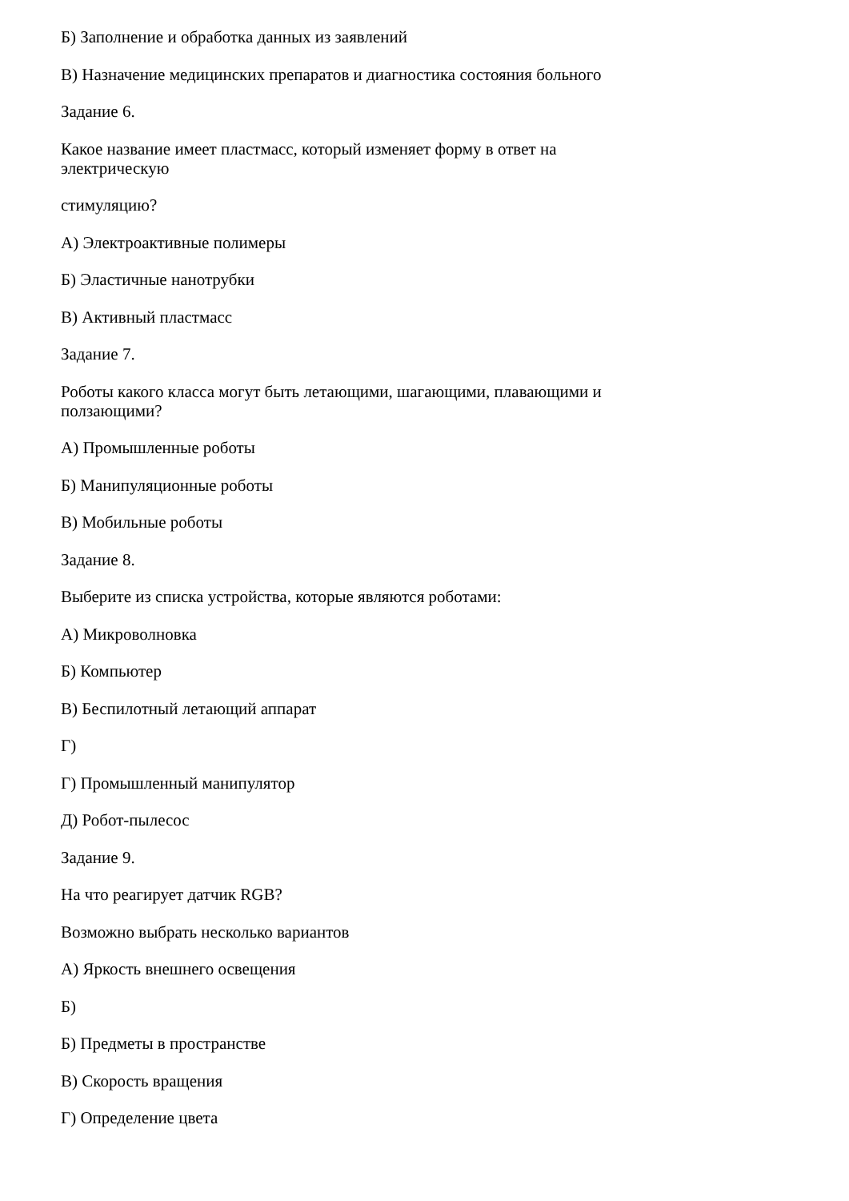Б) Заполнение и обработка данных из заявлений
В) Назначение медицинских препаратов и диагностика состояния больного
Задание 6.
Какое название имеет пластмасс, который изменяет форму в ответ на
электрическую
стимуляцию?
А) Электроактивные полимеры
Б) Эластичные нанотрубки
В) Активный пластмасс
Задание 7.
Роботы какого класса могут быть летающими, шагающими, плавающими и
ползающими?
А) Промышленные роботы
Б) Манипуляционные роботы
В) Мобильные роботы
Задание 8.
Выберите из списка устройства, которые являются роботами:
А) Микроволновка
Б) Компьютер
В) Беспилотный летающий аппарат
Г)
Г) Промышленный манипулятор
Д) Робот-пылесос
Задание 9.
На что реагирует датчик RGB?
Возможно выбрать несколько вариантов
А) Яркость внешнего освещения
Б)
Б) Предметы в пространстве
В) Скорость вращения
Г) Определение цвета